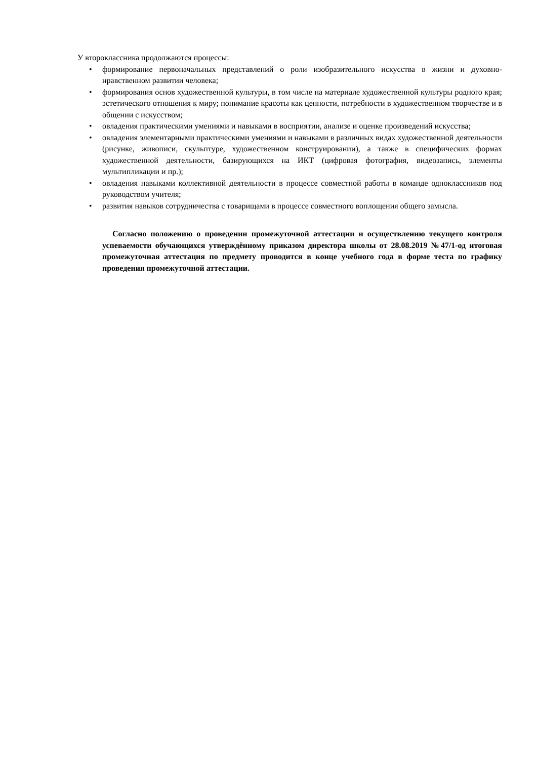У второклассника продолжаются процессы:
• формирование первоначальных представлений о роли изобразительного искусства в жизни и духовно-нравственном развитии человека;
• формирования основ художественной культуры, в том числе на материале художественной культуры родного края; эстетического отношения к миру; понимание красоты как ценности, потребности в художественном творчестве и в общении с искусством;
• овладения практическими умениями и навыками в восприятии, анализе и оценке произведений искусства;
• овладения элементарными практическими умениями и навыками в различных видах художественной деятельности (рисунке, живописи, скульптуре, художественном конструировании), а также в специфических формах художественной деятельности, базирующихся на ИКТ (цифровая фотография, видеозапись, элементы мультипликации и пр.);
• овладения навыками коллективной деятельности в процессе совместной работы в команде одноклассников под руководством учителя;
• развития навыков сотрудничества с товарищами в процессе совместного воплощения общего замысла.
Согласно положению о проведении промежуточной аттестации и осуществлению текущего контроля успеваемости обучающихся утверждённому приказом директора школы от 28.08.2019 №47/1-од итоговая промежуточная аттестация по предмету проводится в конце учебного года в форме теста по графику проведения промежуточной аттестации.